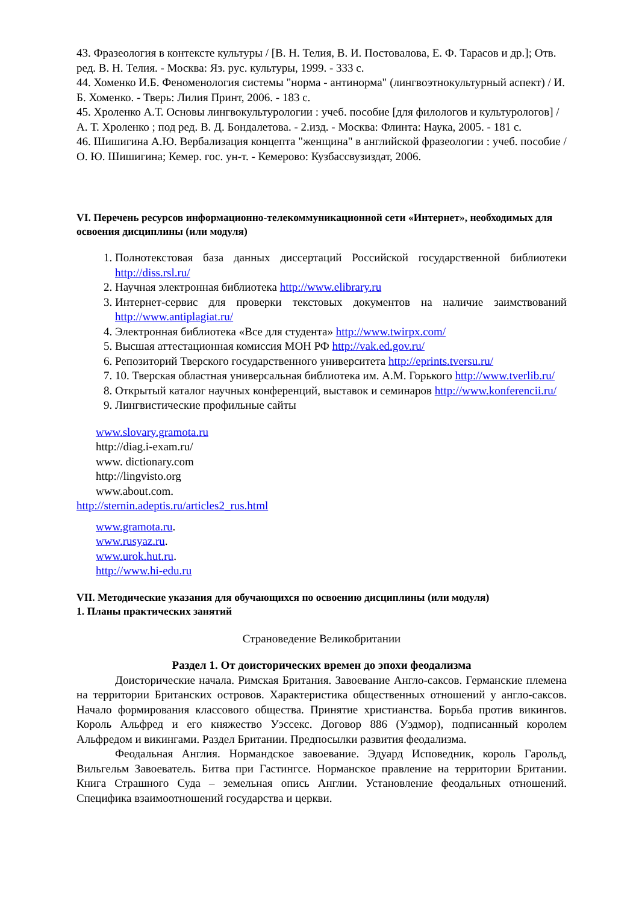43. Фразеология в контексте культуры / [В. Н. Телия, В. И. Постовалова, Е. Ф. Тарасов и др.]; Отв. ред. В. Н. Телия. - Москва: Яз. рус. культуры, 1999. - 333 с.
44. Хоменко И.Б. Феноменология системы "норма - антинорма" (лингвоэтнокультурный аспект) / И. Б. Хоменко. - Тверь: Лилия Принт, 2006. - 183 с.
45. Хроленко А.Т. Основы лингвокультурологии : учеб. пособие [для филологов и культурологов] / А. Т. Хроленко ; под ред. В. Д. Бондалетова. - 2.изд. - Москва: Флинта: Наука, 2005. - 181 с.
46. Шишигина А.Ю. Вербализация концепта "женщина" в английской фразеологии : учеб. пособие / О. Ю. Шишигина; Кемер. гос. ун-т. - Кемерово: Кузбассвузиздат, 2006.
VI. Перечень ресурсов информационно-телекоммуникационной сети «Интернет», необходимых для освоения дисциплины (или модуля)
1. Полнотекстовая база данных диссертаций Российской государственной библиотеки http://diss.rsl.ru/
2. Научная электронная библиотека http://www.elibrary.ru
3. Интернет-сервис для проверки текстовых документов на наличие заимствований http://www.antiplagiat.ru/
4. Электронная библиотека «Все для студента» http://www.twirpx.com/
5. Высшая аттестационная комиссия МОН РФ http://vak.ed.gov.ru/
6. Репозиторий Тверского государственного университета http://eprints.tversu.ru/
7. 10. Тверская областная универсальная библиотека им. А.М. Горького http://www.tverlib.ru/
8. Открытый каталог научных конференций, выставок и семинаров http://www.konferencii.ru/
9. Лингвистические профильные сайты
www.slovary.gramota.ru
http://diag.i-exam.ru/
www. dictionary.com
http://lingvisto.org
www.about.com.
http://sternin.adeptis.ru/articles2_rus.html
www.gramota.ru.
www.rusyaz.ru.
www.urok.hut.ru.
http://www.hi-edu.ru
VII. Методические указания для обучающихся по освоению дисциплины (или модуля)
1. Планы практических занятий
Страноведение Великобритании
Раздел 1. От доисторических времен до эпохи феодализма
Доисторические начала. Римская Британия. Завоевание Англо-саксов. Германские племена на территории Британских островов. Характеристика общественных отношений у англо-саксов. Начало формирования классового общества. Принятие христианства. Борьба против викингов. Король Альфред и его княжество Уэссекс. Договор 886 (Уэдмор), подписанный королем Альфредом и викингами. Раздел Британии. Предпосылки развития феодализма.
Феодальная Англия. Нормандское завоевание. Эдуард Исповедник, король Гарольд, Вильгельм Завоеватель. Битва при Гастингсе. Норманское правление на территории Британии. Книга Страшного Суда – земельная опись Англии. Установление феодальных отношений. Специфика взаимоотношений государства и церкви.